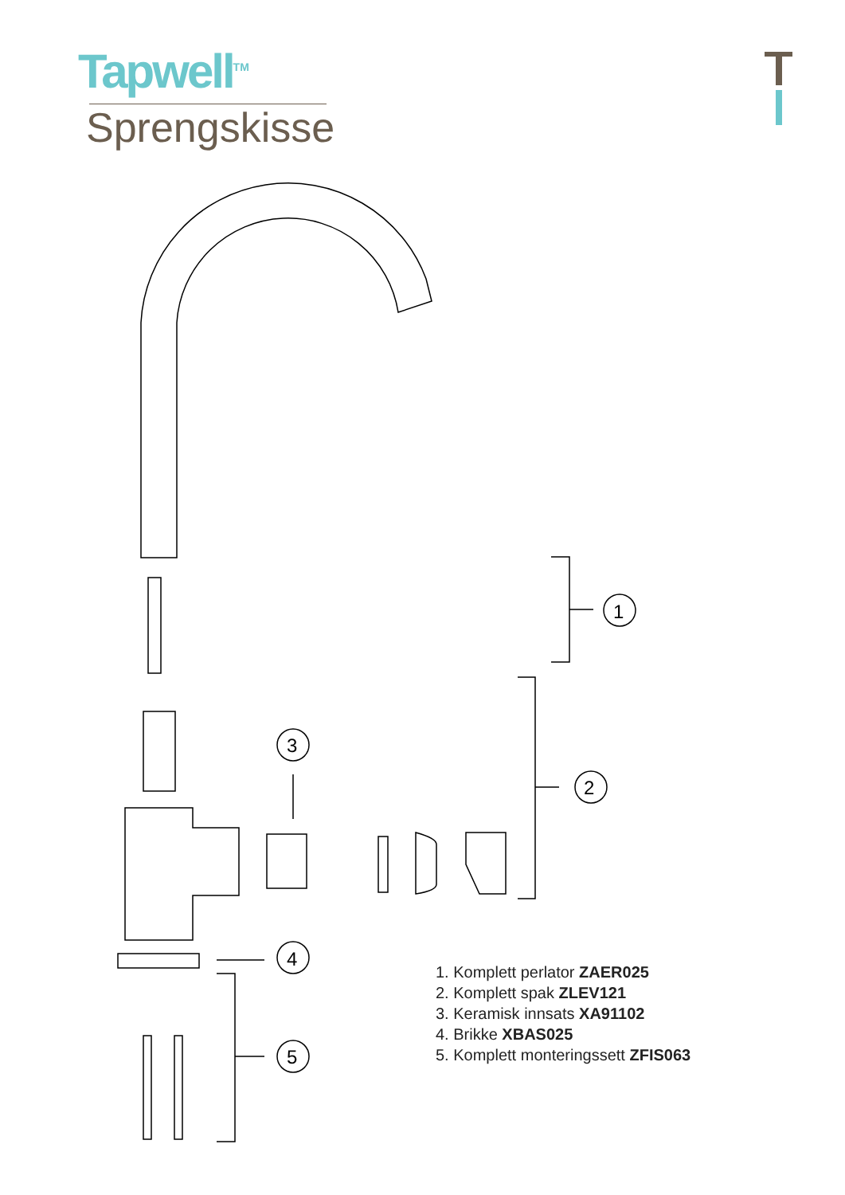Tapwell<sup>TM</sup>
Sprengskisse
1
2
3
4
5
1. Komplett perlator ZAER025
2. Komplett spak ZLEV121
3. Keramisk innsats XA91102
4. Brikke XBAS025
5. Komplett monteringssett ZFIS063